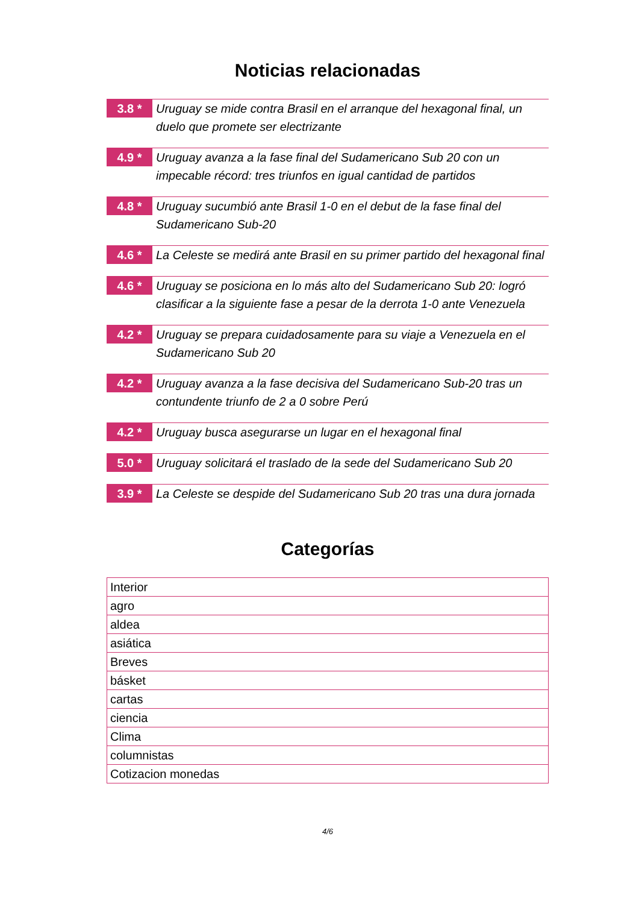Noticias relacionadas
3.8 *
Uruguay se mide contra Brasil en el arranque del hexagonal final, un duelo que promete ser electrizante
4.9 *
Uruguay avanza a la fase final del Sudamericano Sub 20 con un impecable récord: tres triunfos en igual cantidad de partidos
4.8 *
Uruguay sucumbió ante Brasil 1-0 en el debut de la fase final del Sudamericano Sub-20
4.6 *
La Celeste se medirá ante Brasil en su primer partido del hexagonal final
4.6 *
Uruguay se posiciona en lo más alto del Sudamericano Sub 20: logró clasificar a la siguiente fase a pesar de la derrota 1-0 ante Venezuela
4.2 *
Uruguay se prepara cuidadosamente para su viaje a Venezuela en el Sudamericano Sub 20
4.2 *
Uruguay avanza a la fase decisiva del Sudamericano Sub-20 tras un contundente triunfo de 2 a 0 sobre Perú
4.2 *
Uruguay busca asegurarse un lugar en el hexagonal final
5.0 *
Uruguay solicitará el traslado de la sede del Sudamericano Sub 20
3.9 *
La Celeste se despide del Sudamericano Sub 20 tras una dura jornada
Categorías
| Interior |
| agro |
| aldea |
| asiática |
| Breves |
| básket |
| cartas |
| ciencia |
| Clima |
| columnistas |
| Cotizacion monedas |
4/6